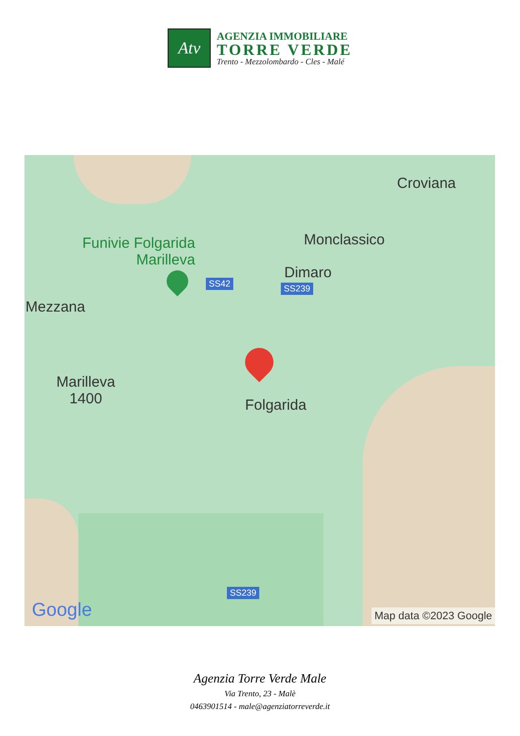Atv
AGENZIA IMMOBILIARE
TORRE VERDE
Trento - Mezzolombardo - Cles - Malé
Croviana
Monclassico
Funivie Folgarida
Marilleva
Dimaro
SS42 SS239
Mezzana
Marilleva
1400
Folgarida
SS239
Google Map data ©2023 Google
Agenzia Torre Verde Male
Via Trento, 23 - Malè
0463901514 - male@agenziatorreverde.it